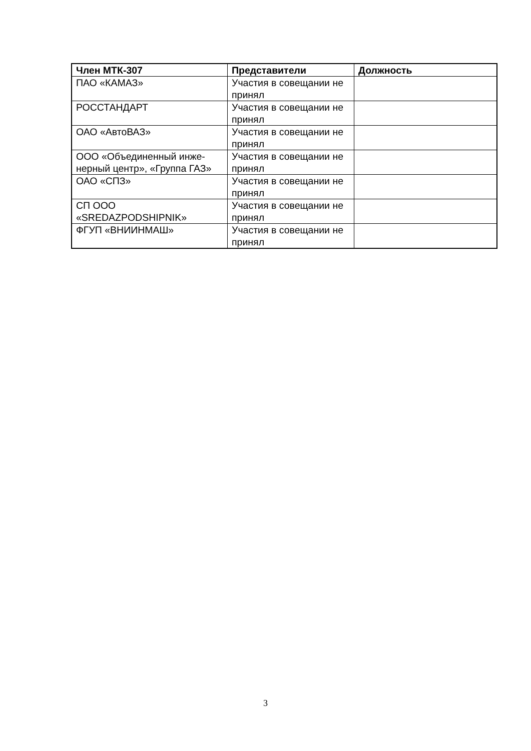| Член МТК-307 | Представители | Должность |
| --- | --- | --- |
| ПАО «КАМАЗ» | Участия в совещании не принял | |
| РОССТАНДАРТ | Участия в совещании не принял | |
| ОАО «АвтоВАЗ» | Участия в совещании не принял | |
| ООО «Объединенный инже-нерный центр», «Группа ГАЗ» | Участия в совещании не принял | |
| ОАО «СПЗ» | Участия в совещании не принял | |
| СП ООО «SREDAZPODSHIPNIK» | Участия в совещании не принял | |
| ФГУП «ВНИИНМАШ» | Участия в совещании не принял | |
3